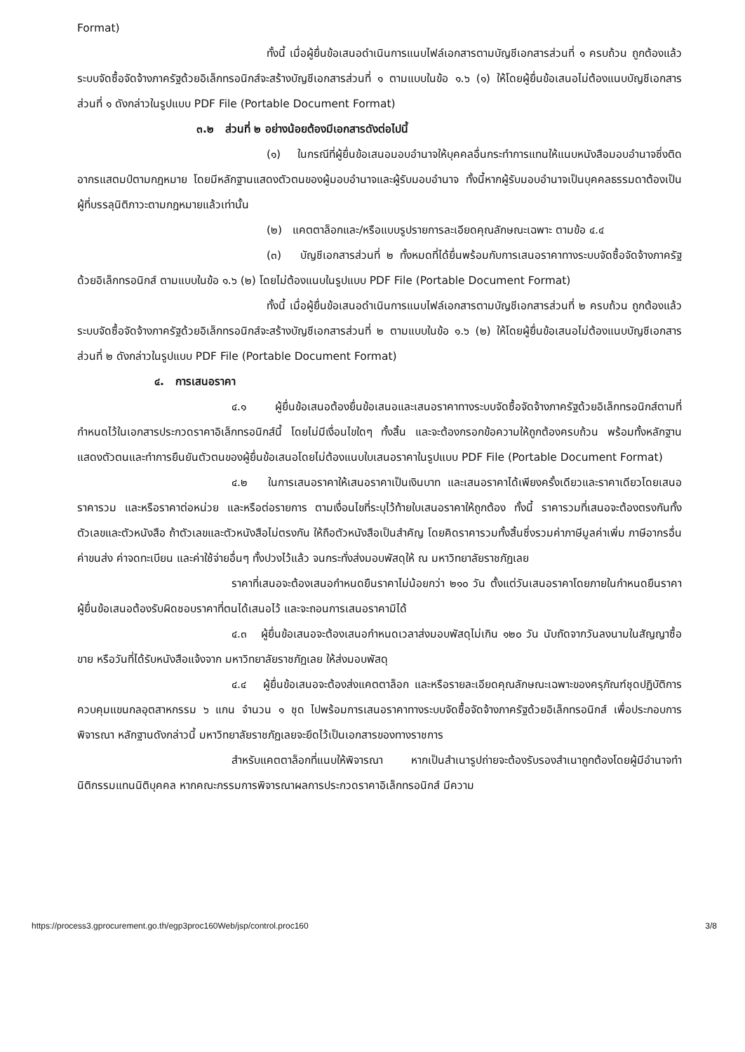Format)
ทั้งนี้ เมื่อผู้ยื่นข้อเสนอดำเนินการแนบไฟล์เอกสารตามบัญชีเอกสารส่วนที่ ๑ ครบถ้วน ถูกต้องแล้ว ระบบจัดซื้อจัดจ้างภาครัฐด้วยอิเล็กทรอนิกส์จะสร้างบัญชีเอกสารส่วนที่ ๑ ตามแบบในข้อ ๑.๖ (๑) ให้โดยผู้ยื่นข้อเสนอไม่ต้องแนบบัญชีเอกสารส่วนที่ ๑ ดังกล่าวในรูปแบบ PDF File (Portable Document Format)
๓.๒ ส่วนที่ ๒ อย่างน้อยต้องมีเอกสารดังต่อไปนี้
(๑) ในกรณีที่ผู้ยื่นข้อเสนอมอบอำนาจให้บุคคลอื่นกระทำการแทนให้แนบหนังสือมอบอำนาจซึ่งติดอากรแสตมป์ตามกฎหมาย โดยมีหลักฐานแสดงตัวตนของผู้มอบอำนาจและผู้รับมอบอำนาจ ทั้งนี้หากผู้รับมอบอำนาจเป็นบุคคลธรรมดาต้องเป็นผู้ที่บรรลุนิติภาวะตามกฎหมายแล้วเท่านั้น
(๒) แคตตาล็อกและ/หรือแบบรูปรายการละเอียดคุณลักษณะเฉพาะ ตามข้อ ๔.๔
(๓) บัญชีเอกสารส่วนที่ ๒ ทั้งหมดที่ได้ยื่นพร้อมกับการเสนอราคาทางระบบจัดซื้อจัดจ้างภาครัฐด้วยอิเล็กทรอนิกส์ ตามแบบในข้อ ๑.๖ (๒) โดยไม่ต้องแนบในรูปแบบ PDF File (Portable Document Format)
ทั้งนี้ เมื่อผู้ยื่นข้อเสนอดำเนินการแนบไฟล์เอกสารตามบัญชีเอกสารส่วนที่ ๒ ครบถ้วน ถูกต้องแล้ว ระบบจัดซื้อจัดจ้างภาครัฐด้วยอิเล็กทรอนิกส์จะสร้างบัญชีเอกสารส่วนที่ ๒ ตามแบบในข้อ ๑.๖ (๒) ให้โดยผู้ยื่นข้อเสนอไม่ต้องแนบบัญชีเอกสารส่วนที่ ๒ ดังกล่าวในรูปแบบ PDF File (Portable Document Format)
๔. การเสนอราคา
๔.๑ ผู้ยื่นข้อเสนอต้องยื่นข้อเสนอและเสนอราคาทางระบบจัดซื้อจัดจ้างภาครัฐด้วยอิเล็กทรอนิกส์ตามที่กำหนดไว้ในเอกสารประกวดราคาอิเล็กทรอนิกส์นี้ โดยไม่มีเงื่อนไขใดๆ ทั้งสิ้น และจะต้องกรอกข้อความให้ถูกต้องครบถ้วน พร้อมทั้งหลักฐานแสดงตัวตนและทำการยืนยันตัวตนของผู้ยื่นข้อเสนอโดยไม่ต้องแนบใบเสนอราคาในรูปแบบ PDF File (Portable Document Format)
๔.๒ ในการเสนอราคาให้เสนอราคาเป็นเงินบาท และเสนอราคาได้เพียงครั้งเดียวและราคาเดียวโดยเสนอราคารวม และหรือราคาต่อหน่วย และหรือต่อรายการ ตามเงื่อนไขที่ระบุไว้ท้ายใบเสนอราคาให้ถูกต้อง ทั้งนี้ ราคารวมที่เสนอจะต้องตรงกันทั้งตัวเลขและตัวหนังสือ ถ้าตัวเลขและตัวหนังสือไม่ตรงกัน ให้ถือตัวหนังสือเป็นสำคัญ โดยคิดราคารวมทั้งสิ้นซึ่งรวมค่าภาษีมูลค่าเพิ่ม ภาษีอากรอื่น ค่าขนส่ง ค่าจดทะเบียน และค่าใช้จ่ายอื่นๆ ทั้งปวงไว้แล้ว จนกระทั่งส่งมอบพัสดุให้ ณ มหาวิทยาลัยราชภัฏเลย
ราคาที่เสนอจะต้องเสนอกำหนดยืนราคาไม่น้อยกว่า ๒๑๐ วัน ตั้งแต่วันเสนอราคาโดยภายในกำหนดยืนราคา ผู้ยื่นข้อเสนอต้องรับผิดชอบราคาที่ตนได้เสนอไว้ และจะถอนการเสนอราคามิได้
๔.๓ ผู้ยื่นข้อเสนอจะต้องเสนอกำหนดเวลาส่งมอบพัสดุไม่เกิน ๑๒๐ วัน นับถัดจากวันลงนามในสัญญาซื้อขาย หรือวันที่ได้รับหนังสือแจ้งจาก มหาวิทยาลัยราชภัฏเลย ให้ส่งมอบพัสดุ
๔.๔ ผู้ยื่นข้อเสนอจะต้องส่งแคตตาล็อก และหรือรายละเอียดคุณลักษณะเฉพาะของครุภัณฑ์ชุดปฏิบัติการควบคุมแขนกลอุตสาหกรรม ๖ แกน จำนวน ๑ ชุด ไปพร้อมการเสนอราคาทางระบบจัดซื้อจัดจ้างภาครัฐด้วยอิเล็กทรอนิกส์ เพื่อประกอบการพิจารณา หลักฐานดังกล่าวนี้ มหาวิทยาลัยราชภัฏเลยจะยึดไว้เป็นเอกสารของทางราชการ
สำหรับแคตตาล็อกที่แนบให้พิจารณา หากเป็นสำเนารูปถ่ายจะต้องรับรองสำเนาถูกต้องโดยผู้มีอำนาจทำนิติกรรมแทนนิติบุคคล หากคณะกรรมการพิจารณาผลการประกวดราคาอิเล็กทรอนิกส์ มีความ
https://process3.gprocurement.go.th/egp3proc160Web/jsp/control.proc160 3/8